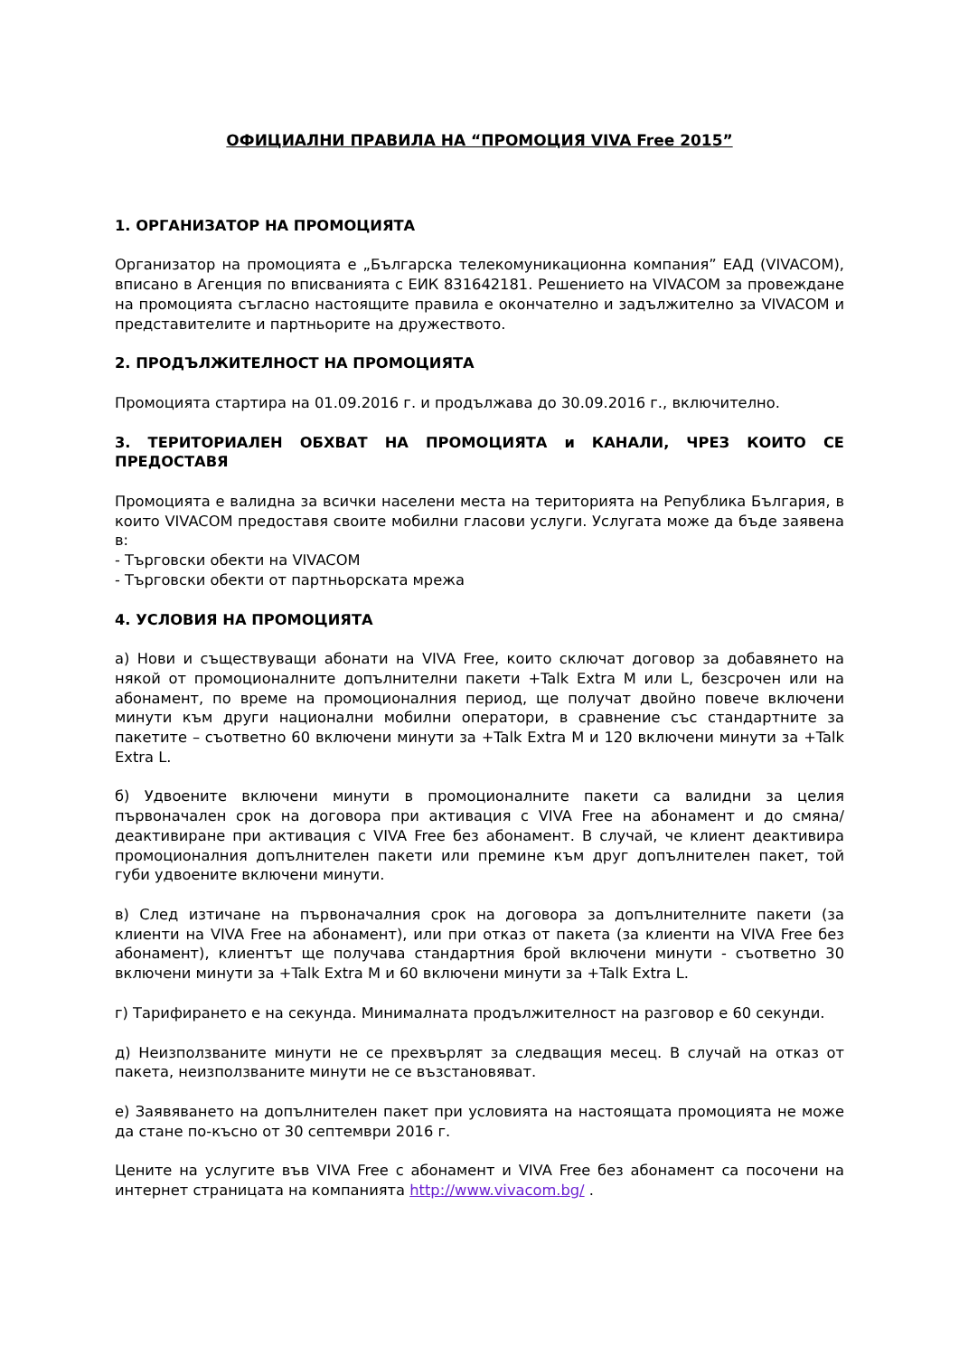ОФИЦИАЛНИ ПРАВИЛА НА “ПРОМОЦИЯ VIVA Free 2015”
1. ОРГАНИЗАТОР НА ПРОМОЦИЯТА
Организатор на промоцията е „Българска телекомуникационна компания” ЕАД (VIVACOM), вписано в Агенция по вписванията с ЕИК 831642181. Решението на VIVACOM за провеждане на промоцията съгласно настоящите правила е окончателно и задължително за VIVACOM и представителите и партньорите на дружеството.
2. ПРОДЪЛЖИТЕЛНОСТ НА ПРОМОЦИЯТА
Промоцията стартира на 01.09.2016 г. и продължава до 30.09.2016 г., включително.
3. ТЕРИТОРИАЛЕН ОБХВАТ НА ПРОМОЦИЯТА и КАНАЛИ, ЧРЕЗ КОИТО СЕ ПРЕДОСТАВЯ
Промоцията е валидна за всички населени места на територията на Република България, в които VIVACOM предоставя своите мобилни гласови услуги. Услугата може да бъде заявена в:
- Търговски обекти на VIVACOM
- Търговски обекти от партньорската мрежа
4. УСЛОВИЯ НА ПРОМОЦИЯТА
а) Нови и съществуващи абонати на VIVA Free, които сключат договор за добавянето на някой от промоционалните допълнителни пакети +Talk Extra M или L, безсрочен или на абонамент, по време на промоционалния период, ще получат двойно повече включени минути към други национални мобилни оператори, в сравнение със стандартните за пакетите – съответно 60 включени минути за +Talk Extra M и 120 включени минути за +Talk Extra L.
б) Удвоените включени минути в промоционалните пакети са валидни за целия първоначален срок на договора при активация с VIVA Free на абонамент и до смяна/деактивиране при активация с VIVA Free без абонамент. В случай, че клиент деактивира промоционалния допълнителен пакети или премине към друг допълнителен пакет, той губи удвоените включени минути.
в) След изтичане на първоначалния срок на договора за допълнителните пакети (за клиенти на VIVA Free на абонамент), или при отказ от пакета (за клиенти на VIVA Free без абонамент), клиентът ще получава стандартния брой включени минути - съответно 30 включени минути за +Talk Extra M и 60 включени минути за +Talk Extra L.
г) Тарифирането е на секунда. Минималната продължителност на разговор е 60 секунди.
д) Неизползваните минути не се прехвърлят за следващия месец. В случай на отказ от пакета, неизползваните минути не се възстановяват.
е) Заявяването на допълнителен пакет при условията на настоящата промоцията не може да стане по-късно от 30 септември 2016 г.
Цените на услугите във VIVA Free с абонамент и VIVA Free без абонамент са посочени на интернет страницата на компанията http://www.vivacom.bg/ .